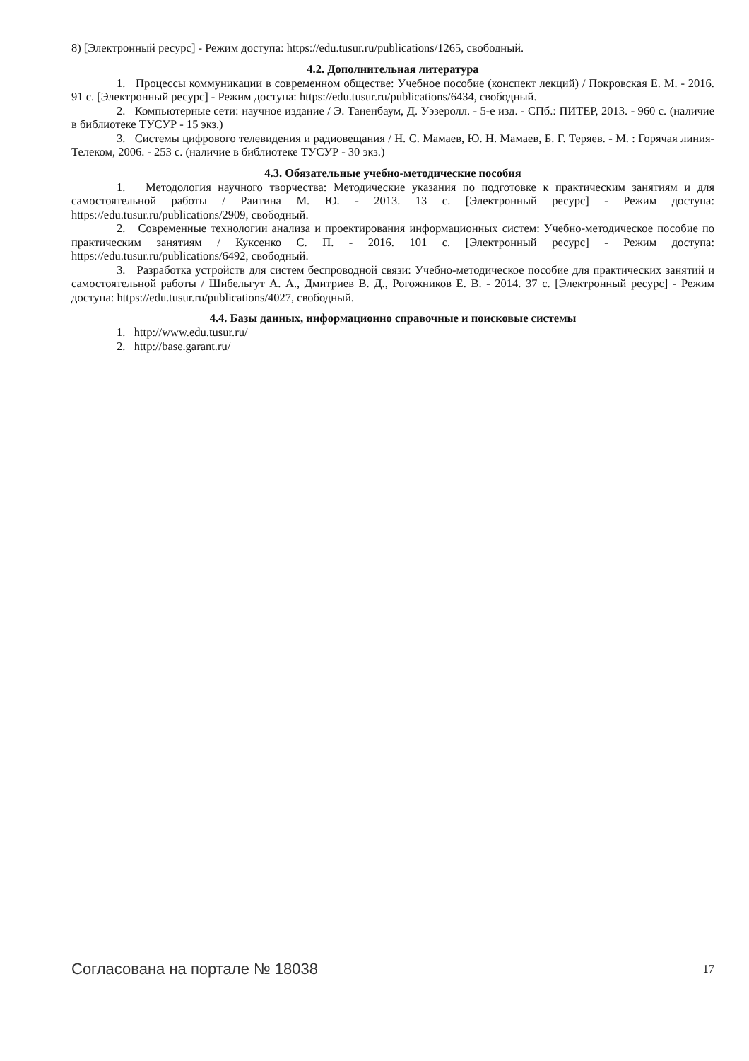8) [Электронный ресурс] - Режим доступа: https://edu.tusur.ru/publications/1265, свободный.
4.2. Дополнительная литература
1. Процессы коммуникации в современном обществе: Учебное пособие (конспект лекций) / Покровская Е. М. - 2016. 91 с. [Электронный ресурс] - Режим доступа: https://edu.tusur.ru/publications/6434, свободный.
2. Компьютерные сети: научное издание / Э. Таненбаум, Д. Уэзеролл. - 5-е изд. - СПб.: ПИТЕР, 2013. - 960 с. (наличие в библиотеке ТУСУР - 15 экз.)
3. Системы цифрового телевидения и радиовещания / Н. С. Мамаев, Ю. Н. Мамаев, Б. Г. Теряев. - М. : Горячая линия-Телеком, 2006. - 253 с. (наличие в библиотеке ТУСУР - 30 экз.)
4.3. Обязательные учебно-методические пособия
1. Методология научного творчества: Методические указания по подготовке к практическим занятиям и для самостоятельной работы / Раитина М. Ю. - 2013. 13 с. [Электронный ресурс] - Режим доступа: https://edu.tusur.ru/publications/2909, свободный.
2. Современные технологии анализа и проектирования информационных систем: Учебно-методическое пособие по практическим занятиям / Куксенко С. П. - 2016. 101 с. [Электронный ресурс] - Режим доступа: https://edu.tusur.ru/publications/6492, свободный.
3. Разработка устройств для систем беспроводной связи: Учебно-методическое пособие для практических занятий и самостоятельной работы / Шибельгут А. А., Дмитриев В. Д., Рогожников Е. В. - 2014. 37 с. [Электронный ресурс] - Режим доступа: https://edu.tusur.ru/publications/4027, свободный.
4.4. Базы данных, информационно справочные и поисковые системы
1. http://www.edu.tusur.ru/
2. http://base.garant.ru/
Согласована на портале № 18038 17